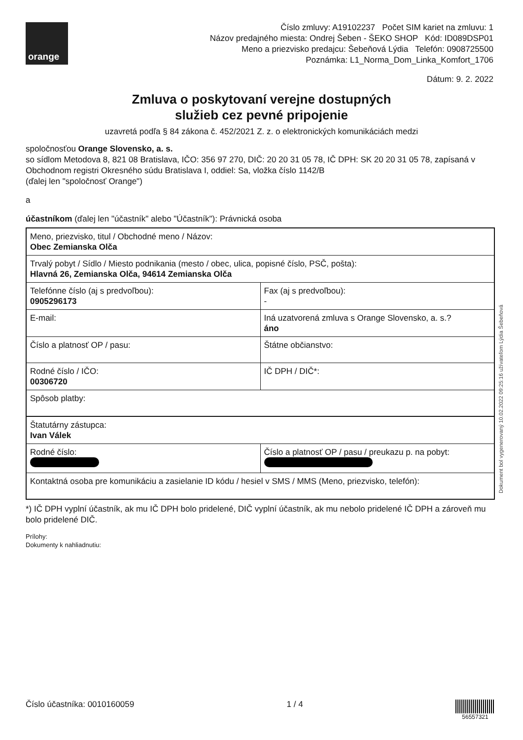orange
Číslo zmluvy: A19102237 Počet SIM kariet na zmluvu: 1
Názov predajného miesta: Ondrej Šeben - ŠEKO SHOP Kód: ID089DSP01
Meno a priezvisko predajcu: Šebeňová Lýdia Telefón: 0908725500
Poznámka: L1_Norma_Dom_Linka_Komfort_1706
Dátum: 9. 2. 2022
Zmluva o poskytovaní verejne dostupných
služieb cez pevné pripojenie
uzavretá podľa § 84 zákona č. 452/2021 Z. z. o elektronických komunikáciách medzi
spoločnosťou Orange Slovensko, a. s.
so sídlom Metodova 8, 821 08 Bratislava, IČO: 356 97 270, DIČ: 20 20 31 05 78, IČ DPH: SK 20 20 31 05 78, zapísaná v Obchodnom registri Okresného súdu Bratislava I, oddiel: Sa, vložka číslo 1142/B
(ďalej len "spoločnosť Orange")
a
účastníkom (ďalej len "účastník" alebo "Účastník"): Právnická osoba
| Meno, priezvisko, titul / Obchodné meno / Názov: Obec Zemianska Olča | |
| Trvalý pobyt / Sídlo / Miesto podnikania (mesto / obec, ulica, popisné číslo, PSČ, pošta): Hlavná 26, Zemianska Olča, 94614 Zemianska Olča | |
| Telefónne číslo (aj s predvoľbou): 0905296173 | Fax (aj s predvoľbou): - |
| E-mail: | Iná uzatvorená zmluva s Orange Slovensko, a. s.? áno |
| Číslo a platnosť OP / pasu: | Štátne občianstvo: |
| Rodné číslo / IČO: 00306720 | IČ DPH / DIČ*: |
| Spôsob platby: | |
| Štatutárny zástupca: Ivan Válek | |
| Rodné číslo: | Číslo a platnosť OP / pasu / preukazu p. na pobyt: |
| Kontaktná osoba pre komunikáciu a zasielanie ID kódu / hesiel v SMS / MMS (Meno, priezvisko, telefón): | |
*) IČ DPH vyplní účastník, ak mu IČ DPH bolo pridelené, DIČ vyplní účastník, ak mu nebolo pridelené IČ DPH a zároveň mu bolo pridelené DIČ.
Prílohy:
Dokumenty k nahliadnutiu:
Dokument bol vygenerovaný 10.02.2022 09:25:16 užívateľom Lýdia Šebeňová
Číslo účastníka: 0010160059 1 / 4 56557321